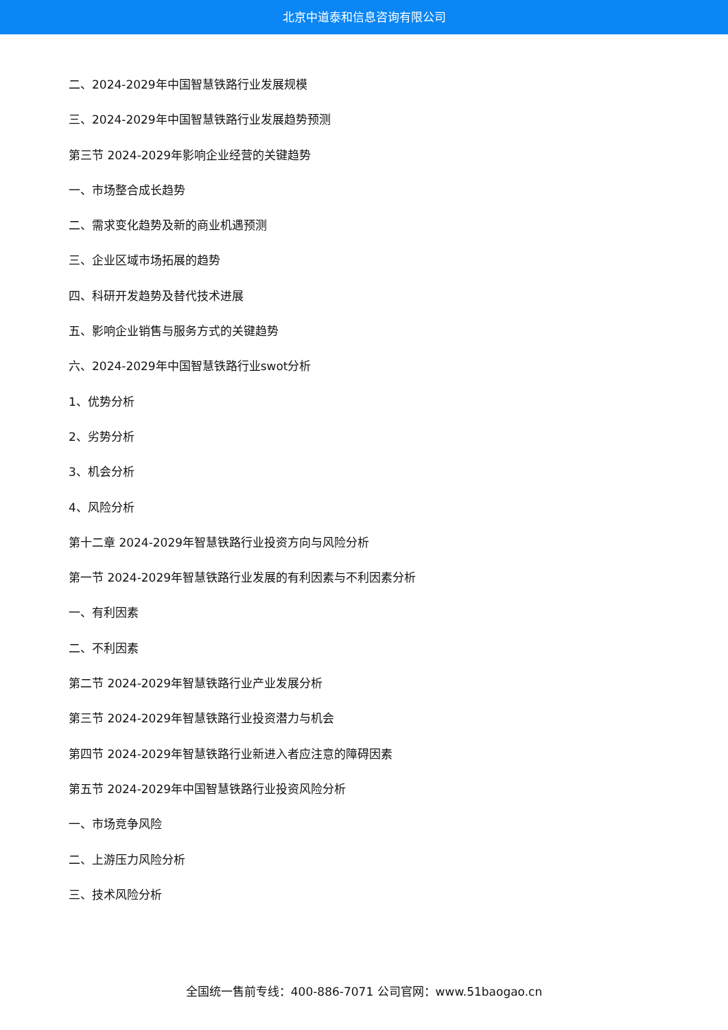北京中道泰和信息咨询有限公司
二、2024-2029年中国智慧铁路行业发展规模
三、2024-2029年中国智慧铁路行业发展趋势预测
第三节 2024-2029年影响企业经营的关键趋势
一、市场整合成长趋势
二、需求变化趋势及新的商业机遇预测
三、企业区域市场拓展的趋势
四、科研开发趋势及替代技术进展
五、影响企业销售与服务方式的关键趋势
六、2024-2029年中国智慧铁路行业swot分析
1、优势分析
2、劣势分析
3、机会分析
4、风险分析
第十二章 2024-2029年智慧铁路行业投资方向与风险分析
第一节 2024-2029年智慧铁路行业发展的有利因素与不利因素分析
一、有利因素
二、不利因素
第二节 2024-2029年智慧铁路行业产业发展分析
第三节 2024-2029年智慧铁路行业投资潜力与机会
第四节 2024-2029年智慧铁路行业新进入者应注意的障碍因素
第五节 2024-2029年中国智慧铁路行业投资风险分析
一、市场竞争风险
二、上游压力风险分析
三、技术风险分析
全国统一售前专线：400-886-7071 公司官网：www.51baogao.cn